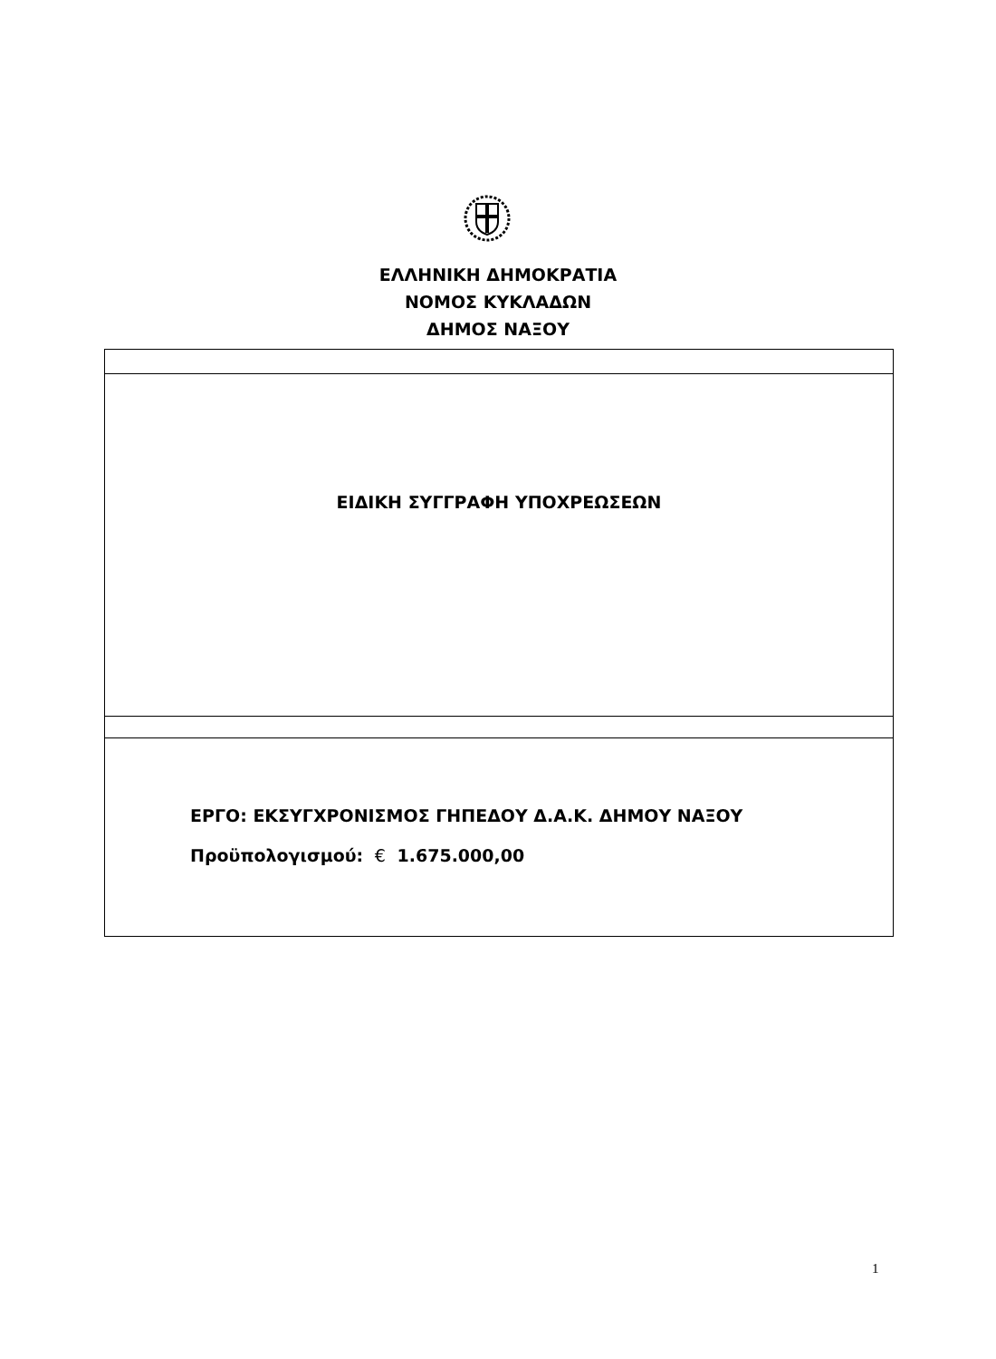ΕΛΛΗΝΙΚΗ ΔΗΜΟΚΡΑΤΙΑ
ΝΟΜΟΣ ΚΥΚΛΑΔΩΝ
ΔΗΜΟΣ ΝΑΞΟΥ
ΕΙΔΙΚΗ ΣΥΓΓΡΑΦΗ ΥΠΟΧΡΕΩΣΕΩΝ
ΕΡΓΟ: ΕΚΣΥΓΧΡΟΝΙΣΜΟΣ ΓΗΠΕΔΟΥ Δ.Α.Κ. ΔΗΜΟΥ ΝΑΞΟΥ
Προϋπολογισμού: € 1.675.000,00
1